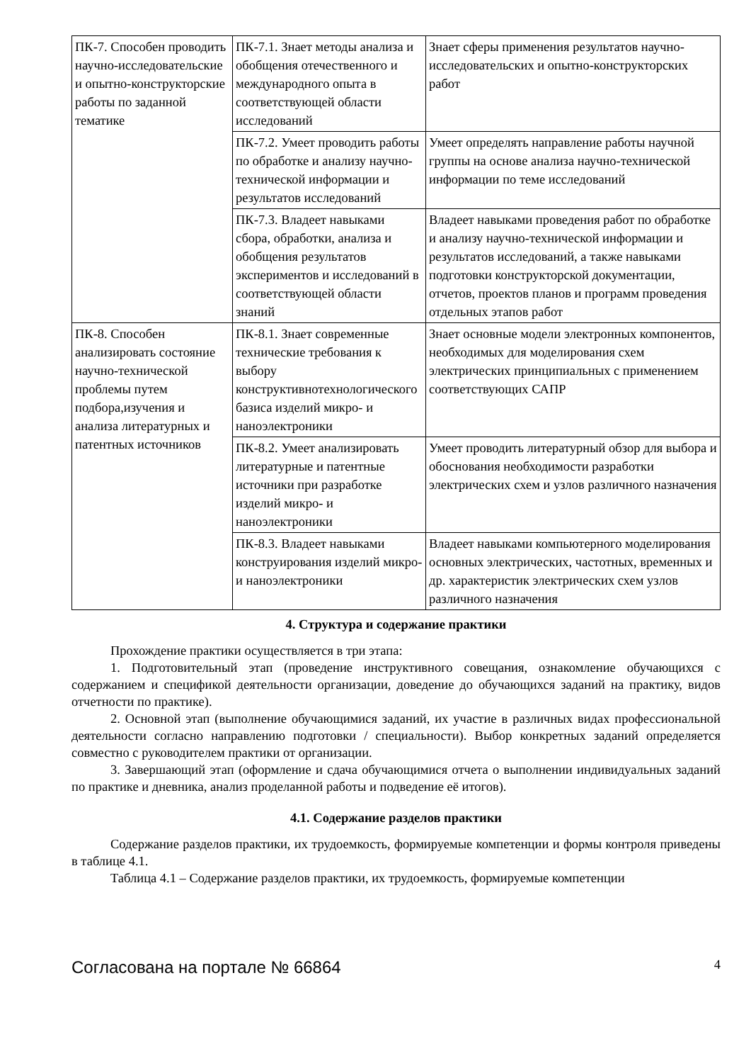| ПК-7. Способен проводить научно-исследовательские и опытно-конструкторские работы по заданной тематике | ПК-7.1. Знает методы анализа и обобщения отечественного и международного опыта в соответствующей области исследований | Знает сферы применения результатов научно-исследовательских и опытно-конструкторских работ |
| | ПК-7.2. Умеет проводить работы по обработке и анализу научно-технической информации и результатов исследований | Умеет определять направление работы научной группы на основе анализа научно-технической информации по теме исследований |
| | ПК-7.3. Владеет навыками сбора, обработки, анализа и обобщения результатов экспериментов и исследований в соответствующей области знаний | Владеет навыками проведения работ по обработке и анализу научно-технической информации и результатов исследований, а также навыками подготовки конструкторской документации, отчетов, проектов планов и программ проведения отдельных этапов работ |
| ПК-8. Способен анализировать состояние научно-технической проблемы путем подбора,изучения и анализа литературных и патентных источников | ПК-8.1. Знает современные технические требования к выбору конструктивнотехнологического базиса изделий микро- и наноэлектроники | Знает основные модели электронных компонентов, необходимых для моделирования схем электрических принципиальных с применением соответствующих САПР |
| | ПК-8.2. Умеет анализировать литературные и патентные источники при разработке изделий микро- и наноэлектроники | Умеет проводить литературный обзор для выбора и обоснования необходимости разработки электрических схем и узлов различного назначения |
| | ПК-8.3. Владеет навыками конструирования изделий микро- и наноэлектроники | Владеет навыками компьютерного моделирования основных электрических, частотных, временных и др. характеристик электрических схем узлов различного назначения |
4. Структура и содержание практики
Прохождение практики осуществляется в три этапа:
1. Подготовительный этап (проведение инструктивного совещания, ознакомление обучающихся с содержанием и спецификой деятельности организации, доведение до обучающихся заданий на практику, видов отчетности по практике).
2. Основной этап (выполнение обучающимися заданий, их участие в различных видах профессиональной деятельности согласно направлению подготовки / специальности). Выбор конкретных заданий определяется совместно с руководителем практики от организации.
3. Завершающий этап (оформление и сдача обучающимися отчета о выполнении индивидуальных заданий по практике и дневника, анализ проделанной работы и подведение её итогов).
4.1. Содержание разделов практики
Содержание разделов практики, их трудоемкость, формируемые компетенции и формы контроля приведены в таблице 4.1.
Таблица 4.1 – Содержание разделов практики, их трудоемкость, формируемые компетенции
Согласована на портале № 66864 4